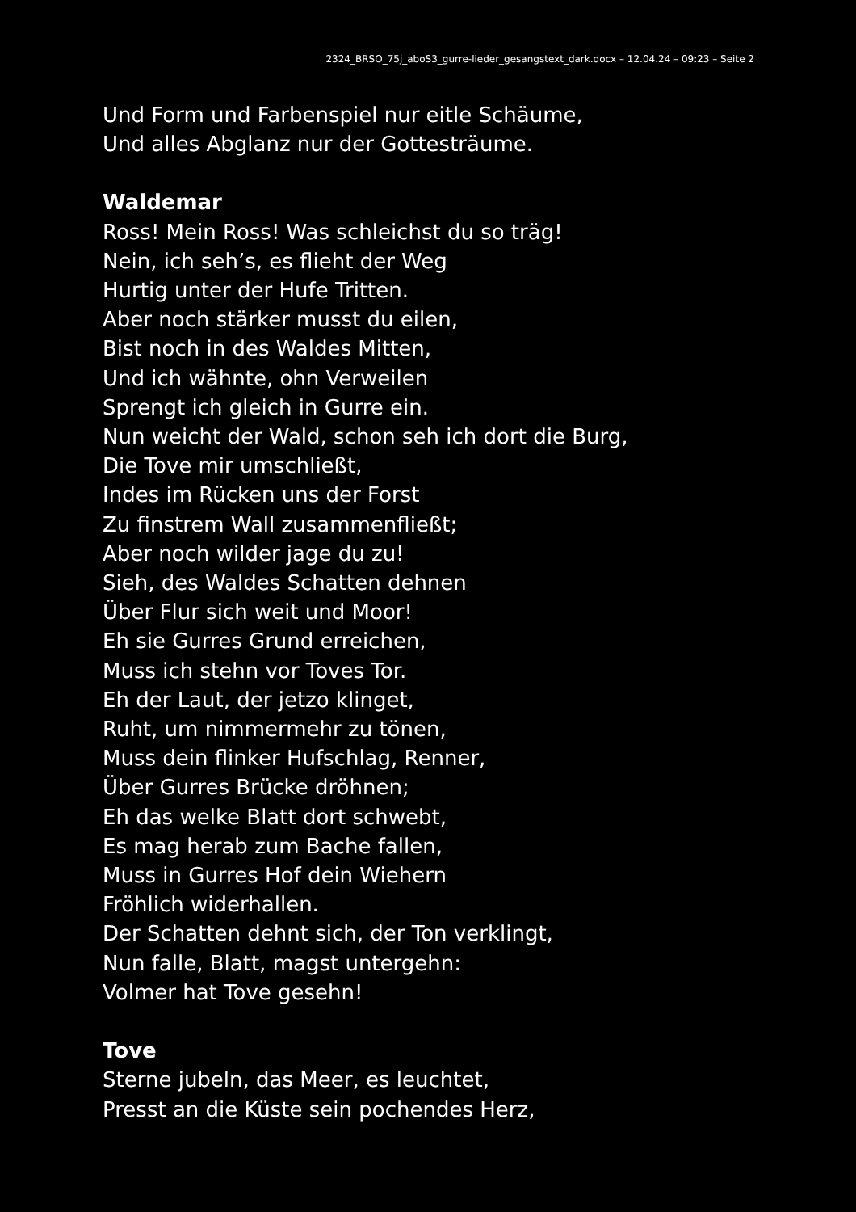2324_BRSO_75j_aboS3_gurre-lieder_gesangstext_dark.docx – 12.04.24 – 09:23 – Seite 2
Und Form und Farbenspiel nur eitle Schäume,
Und alles Abglanz nur der Gottesträume.
Waldemar
Ross! Mein Ross! Was schleichst du so träg!
Nein, ich seh’s, es flieht der Weg
Hurtig unter der Hufe Tritten.
Aber noch stärker musst du eilen,
Bist noch in des Waldes Mitten,
Und ich wähnte, ohn Verweilen
Sprengt ich gleich in Gurre ein.
Nun weicht der Wald, schon seh ich dort die Burg,
Die Tove mir umschließt,
Indes im Rücken uns der Forst
Zu finstrem Wall zusammenfließt;
Aber noch wilder jage du zu!
Sieh, des Waldes Schatten dehnen
Über Flur sich weit und Moor!
Eh sie Gurres Grund erreichen,
Muss ich stehn vor Toves Tor.
Eh der Laut, der jetzo klinget,
Ruht, um nimmermehr zu tönen,
Muss dein flinker Hufschlag, Renner,
Über Gurres Brücke dröhnen;
Eh das welke Blatt dort schwebt,
Es mag herab zum Bache fallen,
Muss in Gurres Hof dein Wiehern
Fröhlich widerhallen.
Der Schatten dehnt sich, der Ton verklingt,
Nun falle, Blatt, magst untergehn:
Volmer hat Tove gesehn!
Tove
Sterne jubeln, das Meer, es leuchtet,
Presst an die Küste sein pochendes Herz,